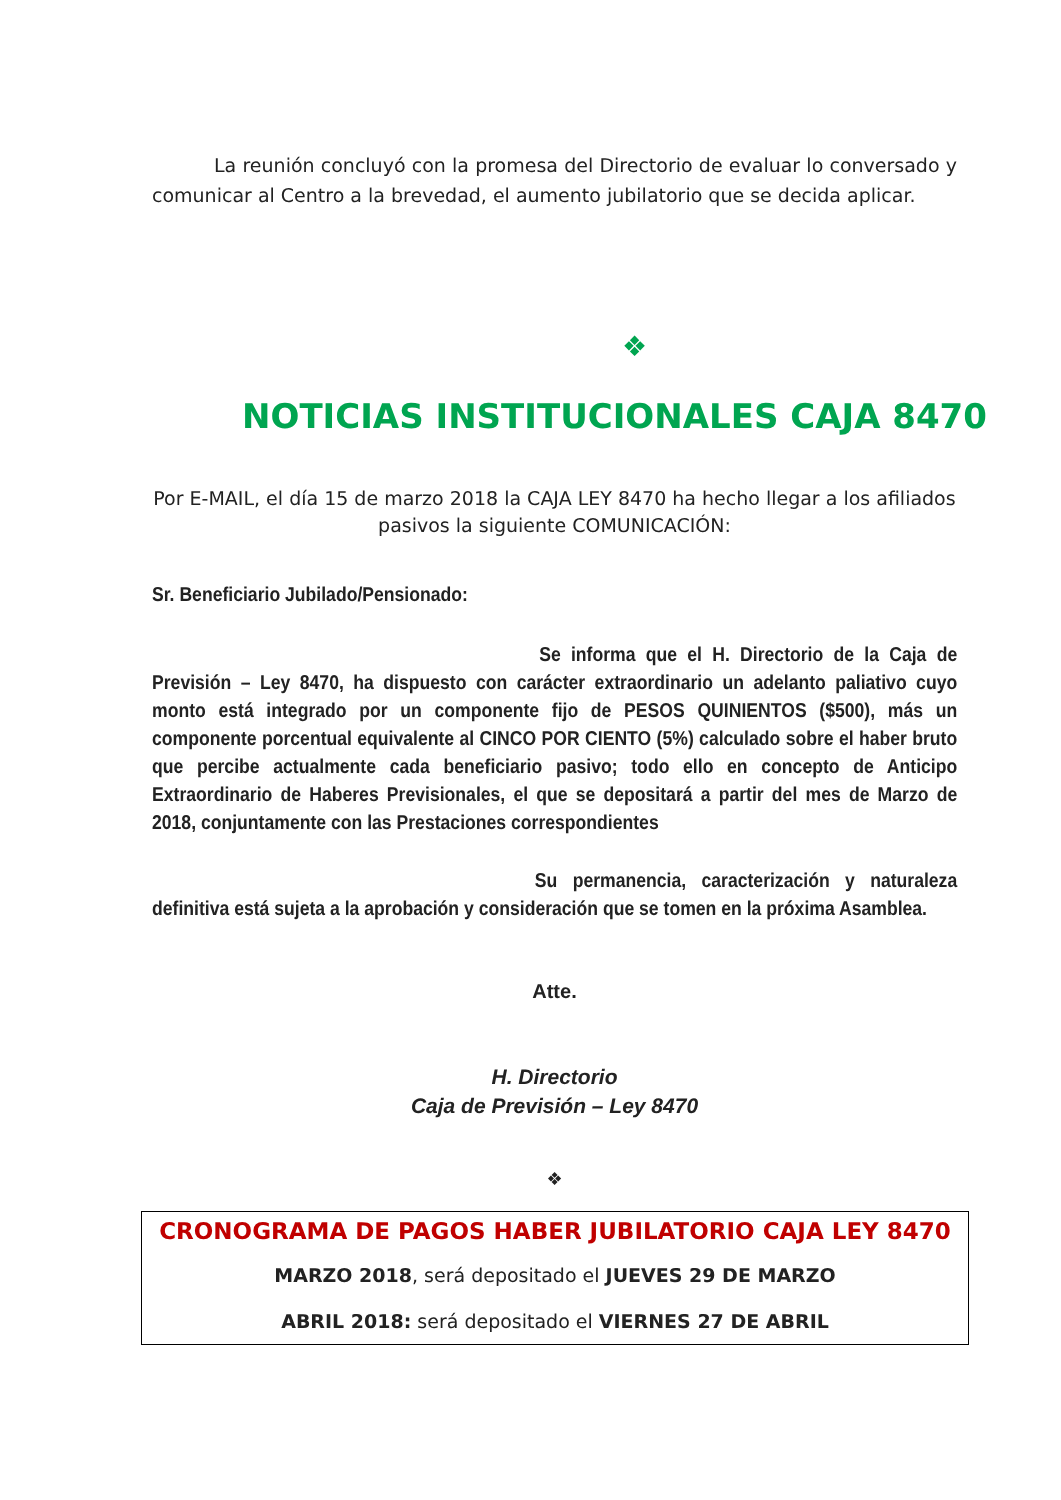La reunión concluyó con la promesa del Directorio de evaluar lo conversado y comunicar al Centro a la brevedad, el aumento jubilatorio que se decida aplicar.
❖
NOTICIAS INSTITUCIONALES CAJA 8470
Por E-MAIL, el día 15 de marzo 2018 la CAJA LEY 8470 ha hecho llegar a los afiliados pasivos la siguiente COMUNICACIÓN:
Sr. Beneficiario Jubilado/Pensionado:
Se informa que el H. Directorio de la Caja de Previsión – Ley 8470, ha dispuesto con carácter extraordinario un adelanto paliativo cuyo monto está integrado por un componente fijo de PESOS QUINIENTOS ($500), más un componente porcentual equivalente al CINCO POR CIENTO (5%) calculado sobre el haber bruto que percibe actualmente cada beneficiario pasivo; todo ello en concepto de Anticipo Extraordinario de Haberes Previsionales, el que se depositará a partir del mes de Marzo de 2018, conjuntamente con las Prestaciones correspondientes
Su permanencia, caracterización y naturaleza definitiva está sujeta a la aprobación y consideración que se tomen en la próxima Asamblea.
Atte.
H. Directorio
Caja de Previsión – Ley 8470
❖
CRONOGRAMA DE PAGOS HABER JUBILATORIO CAJA LEY 8470
MARZO 2018, será depositado el JUEVES 29 DE MARZO
ABRIL 2018: será depositado el VIERNES 27 DE ABRIL